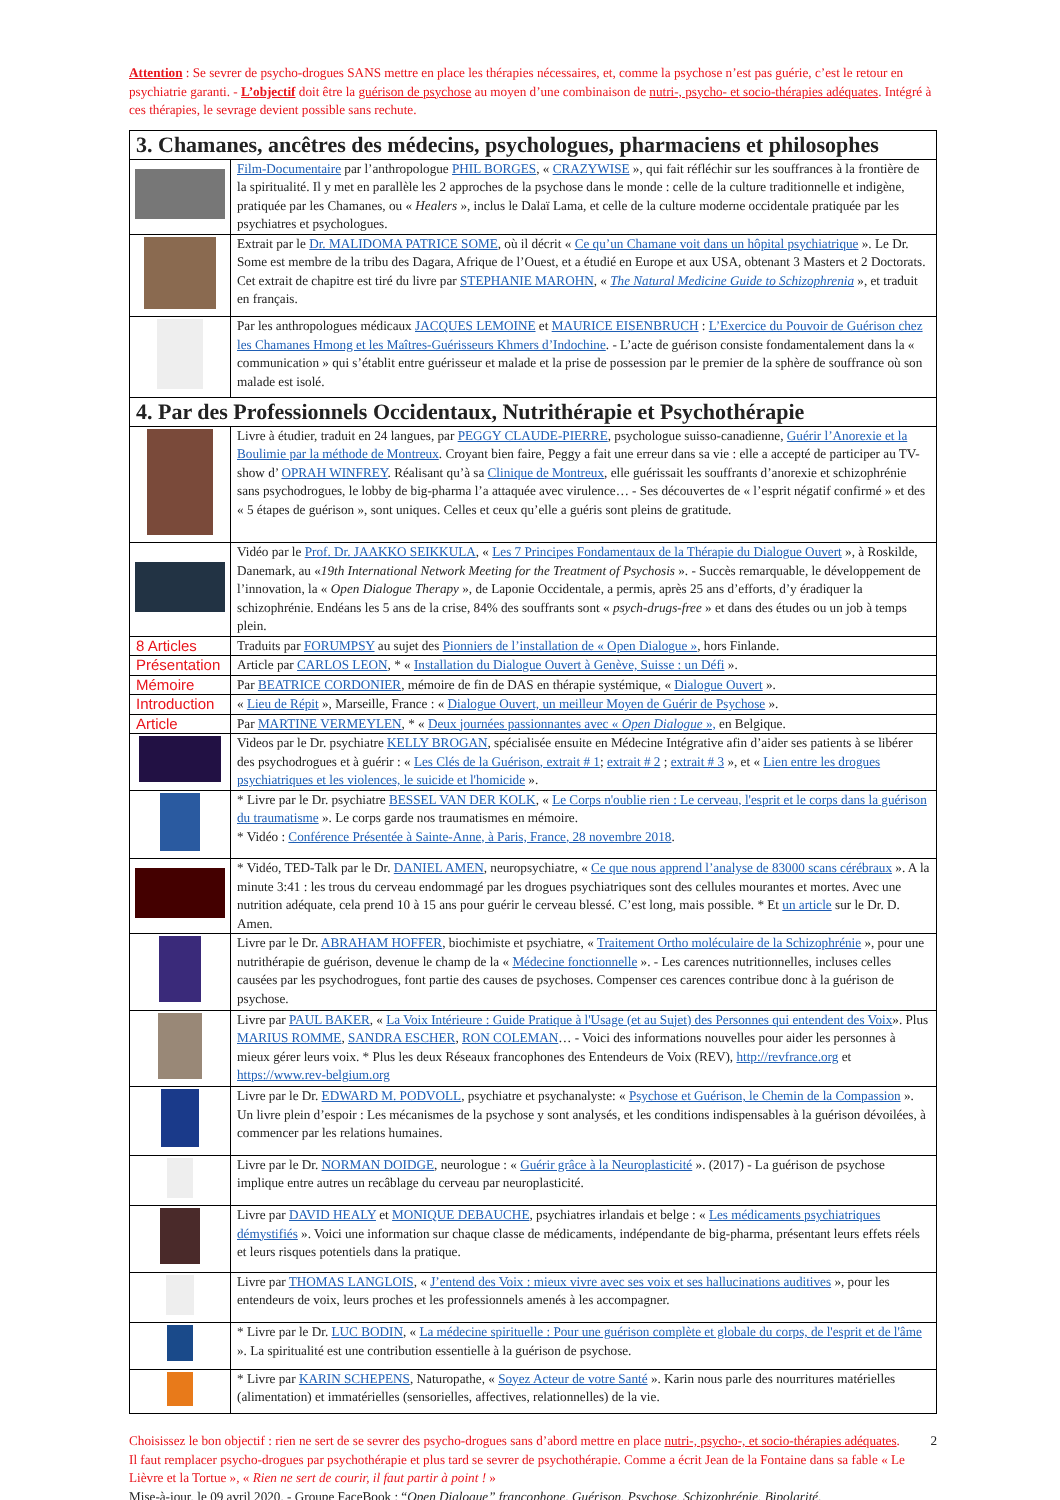Attention : Se sevrer de psycho-drogues SANS mettre en place les thérapies nécessaires, et, comme la psychose n’est pas guérie, c’est le retour en psychiatrie garanti. - L’objectif doit être la guérison de psychose au moyen d’une combinaison de nutri-, psycho- et socio-thérapies adéquates. Intégré à ces thérapies, le sevrage devient possible sans rechute.
| 3. Chamanes, ancêtres des médecins, psychologues, pharmaciens et philosophes | |
| | Film-Documentaire par l’anthropologue PHIL BORGES , « CRAZYWISE », qui fait réfléchir sur les souffrances à la frontière de la spiritualité. Il y met en parallèle les 2 approches de la psychose dans le monde : celle de la culture traditionnelle et indigène, pratiquée par les Chamanes, ou « Healers », inclus le Dalaï Lama, et celle de la culture moderne occidentale pratiquée par les psychiatres et psychologues. |
| | Extrait par le Dr. MALIDOMA PATRICE SOME , où il décrit « Ce qu’un Chamane voit dans un hôpital psychiatrique ». Le Dr. Some est membre de la tribu des Dagara, Afrique de l’Ouest, et a étudié en Europe et aux USA, obtenant 3 Masters et 2 Doctorats. Cet extrait de chapitre est tiré du livre par STEPHANIE MAROHN , « The Natural Medicine Guide to Schizophrenia », et traduit en français. |
| | Par les anthropologues médicaux JACQUES LEMOINE et MAURICE EISENBRUCH : L’Exercice du Pouvoir de Guérison chez les Chamanes Hmong et les Maîtres-Guérisseurs Khmers d’Indochine . - L’acte de guérison consiste fondamentalement dans la « communication » qui s’établit entre guérisseur et malade et la prise de possession par le premier de la sphère de souffrance où son malade est isolé. |
| 4. Par des Professionnels Occidentaux, Nutrithérapie et Psychothérapie | |
| | Livre à étudier, traduit en 24 langues, par PEGGY CLAUDE-PIERRE , psychologue suisso-canadienne, Guérir l’Anorexie et la Boulimie par la méthode de Montreux . Croyant bien faire, Peggy a fait une erreur dans sa vie : elle a accepté de participer au TV-show d’ OPRAH WINFREY . Réalisant qu’à sa Clinique de Montreux , elle guérissait les souffrants d’anorexie et schizophrénie sans psychodrogues, le lobby de big-pharma l’a attaquée avec virulence… - Ses découvertes de « l’esprit négatif confirmé » et des « 5 étapes de guérison », sont uniques. Celles et ceux qu’elle a guéris sont pleins de gratitude. |
| | Vidéo par le Prof. Dr. JAAKKO SEIKKULA , « Les 7 Principes Fondamentaux de la Thérapie du Dialogue Ouvert », à Roskilde, Danemark, au « 19th International Network Meeting for the Treatment of Psychosis ». - Succès remarquable, le développement de l’innovation, la « Open Dialogue Therapy », de Laponie Occidentale, a permis, après 25 ans d’efforts, d’y éradiquer la schizophrénie. Endéans les 5 ans de la crise, 84% des souffrants sont « psych-drugs-free » et dans des études ou un job à temps plein. |
| 8 Articles | Traduits par FORUMPSY au sujet des Pionniers de l’installation de « Open Dialogue » , hors Finlande. |
| Présentation | Article par CARLOS LEON , * « Installation du Dialogue Ouvert à Genève, Suisse : un Défi ». |
| Mémoire | Par BEATRICE CORDONIER , mémoire de fin de DAS en thérapie systémique, « Dialogue Ouvert ». |
| Introduction | « Lieu de Répit », Marseille, France : « Dialogue Ouvert, un meilleur Moyen de Guérir de Psychose ». |
| Article | Par MARTINE VERMEYLEN , * « Deux journées passionnantes avec « Open Dialogue », en Belgique. |
| | Videos par le Dr. psychiatre KELLY BROGAN , spécialisée ensuite en Médecine Intégrative afin d’aider ses patients à se libérer des psychodrogues et à guérir : « Les Clés de la Guérison, extrait # 1 ; extrait # 2 ; extrait # 3 », et « Lien entre les drogues psychiatriques et les violences, le suicide et l'homicide ». |
| | * Livre par le Dr. psychiatre BESSEL VAN DER KOLK , « Le Corps n'oublie rien : Le cerveau, l'esprit et le corps dans la guérison du traumatisme ». Le corps garde nos traumatismes en mémoire. * Vidéo : Conférence Présentée à Sainte-Anne, à Paris, France, 28 novembre 2018 . |
| | * Vidéo, TED-Talk par le Dr. DANIEL AMEN , neuropsychiatre, « Ce que nous apprend l’analyse de 83000 scans cérébraux ». A la minute 3:41 : les trous du cerveau endommagé par les drogues psychiatriques sont des cellules mourantes et mortes. Avec une nutrition adéquate, cela prend 10 à 15 ans pour guérir le cerveau blessé. C’est long, mais possible. * Et un article sur le Dr. D. Amen. |
| | Livre par le Dr. ABRAHAM HOFFER , biochimiste et psychiatre, « Traitement Ortho moléculaire de la Schizophrénie », pour une nutrithérapie de guérison, devenue le champ de la « Médecine fonctionnelle ». - Les carences nutritionnelles, incluses celles causées par les psychodrogues, font partie des causes de psychoses. Compenser ces carences contribue donc à la guérison de psychose. |
| | Livre par PAUL BAKER , « La Voix Intérieure : Guide Pratique à l'Usage (et au Sujet) des Personnes qui entendent des Voix ». Plus MARIUS ROMME , SANDRA ESCHER , RON COLEMAN … - Voici des informations nouvelles pour aider les personnes à mieux gérer leurs voix. * Plus les deux Réseaux francophones des Entendeurs de Voix (REV), http://revfrance.org et https://www.rev-belgium.org |
| | Livre par le Dr. EDWARD M. PODVOLL , psychiatre et psychanalyste: « Psychose et Guérison, le Chemin de la Compassion ». Un livre plein d’espoir : Les mécanismes de la psychose y sont analysés, et les conditions indispensables à la guérison dévoilées, à commencer par les relations humaines. |
| | Livre par le Dr. NORMAN DOIDGE , neurologue : « Guérir grâce à la Neuroplasticité ». (2017) - La guérison de psychose implique entre autres un recâblage du cerveau par neuroplasticité. |
| | Livre par DAVID HEALY et MONIQUE DEBAUCHE , psychiatres irlandais et belge : « Les médicaments psychiatriques démystifiés ». Voici une information sur chaque classe de médicaments, indépendante de big-pharma, présentant leurs effets réels et leurs risques potentiels dans la pratique. |
| | Livre par THOMAS LANGLOIS , « J’entend des Voix : mieux vivre avec ses voix et ses hallucinations auditives », pour les entendeurs de voix, leurs proches et les professionnels amenés à les accompagner. |
| | * Livre par le Dr. LUC BODIN , « La médecine spirituelle : Pour une guérison complète et globale du corps, de l'esprit et de l'âme ». La spiritualité est une contribution essentielle à la guérison de psychose. |
| | * Livre par KARIN SCHEPENS , Naturopathe, « Soyez Acteur de votre Santé ». Karin nous parle des nourritures matérielles (alimentation) et immatérielles (sensorielles, affectives, relationnelles) de la vie. |
Choisissez le bon objectif : rien ne sert de se sevrer des psycho-drogues sans d’abord mettre en place nutri-, psycho-, et socio-thérapies adéquates. Il faut remplacer psycho-drogues par psychothérapie et plus tard se sevrer de psychothérapie. Comme a écrit Jean de la Fontaine dans sa fable « Le Lièvre et la Tortue », « Rien ne sert de courir, il faut partir à point ! »
2
Mise-à-jour, le 09 avril 2020. - Groupe FaceBook : “Open Dialogue” francophone, Guérison, Psychose, Schizophrénie, Bipolarité.